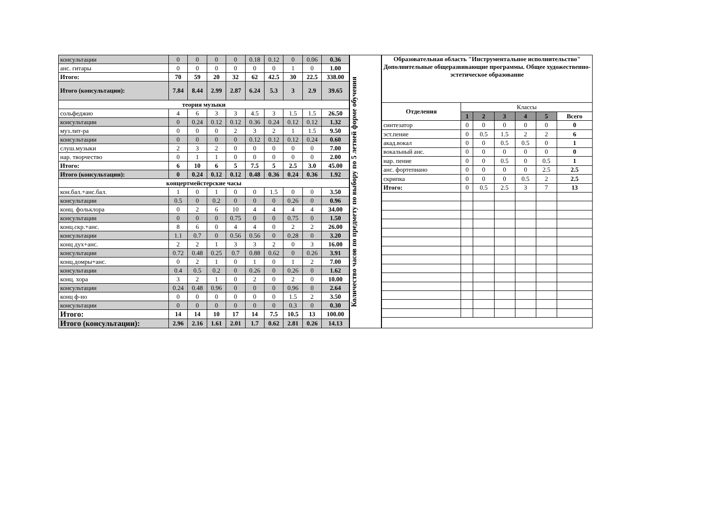| консультации | 0 | 0 | 0 | 0 | 0.18 | 0.12 | 0 | 0.06 | 0.36 |
| анс. гитары | 0 | 0 | 0 | 0 | 0 | 0 | 1 | 0 | 1.00 |
| Итого: | 70 | 59 | 20 | 32 | 62 | 42.5 | 30 | 22.5 | 338.00 |
| Итого (консультации): | 7.84 | 8.44 | 2.99 | 2.87 | 6.24 | 5.3 | 3 | 2.9 | 39.65 |
| теория музыки | | | | | | | | | |
| сольфеджио | 4 | 6 | 3 | 3 | 4.5 | 3 | 1.5 | 1.5 | 26.50 |
| консультации | 0 | 0.24 | 0.12 | 0.12 | 0.36 | 0.24 | 0.12 | 0.12 | 1.32 |
| муз.лит-ра | 0 | 0 | 0 | 2 | 3 | 2 | 1 | 1.5 | 9.50 |
| консультации | 0 | 0 | 0 | 0 | 0.12 | 0.12 | 0.12 | 0.24 | 0.60 |
| слуш.музыки | 2 | 3 | 2 | 0 | 0 | 0 | 0 | 0 | 7.00 |
| нар. творчество | 0 | 1 | 1 | 0 | 0 | 0 | 0 | 0 | 2.00 |
| Итого: | 6 | 10 | 6 | 5 | 7.5 | 5 | 2.5 | 3.0 | 45.00 |
| Итого (консультации): | 0 | 0.24 | 0.12 | 0.12 | 0.48 | 0.36 | 0.24 | 0.36 | 1.92 |
| концертмейстерские часы | | | | | | | | | |
| кон.бал.+анс.бал. | 1 | 0 | 1 | 0 | 0 | 1.5 | 0 | 0 | 3.50 |
| консультации | 0.5 | 0 | 0.2 | 0 | 0 | 0 | 0.26 | 0 | 0.96 |
| конц. фольклора | 0 | 2 | 6 | 10 | 4 | 4 | 4 | 4 | 34.00 |
| консультации | 0 | 0 | 0 | 0.75 | 0 | 0 | 0.75 | 0 | 1.50 |
| конц.скр.+анс. | 8 | 6 | 0 | 4 | 4 | 0 | 2 | 2 | 26.00 |
| консультации | 1.1 | 0.7 | 0 | 0.56 | 0.56 | 0 | 0.28 | 0 | 3.20 |
| конц дух+анс. | 2 | 2 | 1 | 3 | 3 | 2 | 0 | 3 | 16.00 |
| консультации | 0.72 | 0.48 | 0.25 | 0.7 | 0.88 | 0.62 | 0 | 0.26 | 3.91 |
| конц.домры+анс. | 0 | 2 | 1 | 0 | 1 | 0 | 1 | 2 | 7.00 |
| консультации | 0.4 | 0.5 | 0.2 | 0 | 0.26 | 0 | 0.26 | 0 | 1.62 |
| конц. хора | 3 | 2 | 1 | 0 | 2 | 0 | 2 | 0 | 10.00 |
| консультации | 0.24 | 0.48 | 0.96 | 0 | 0 | 0 | 0.96 | 0 | 2.64 |
| конц ф-но | 0 | 0 | 0 | 0 | 0 | 0 | 1.5 | 2 | 3.50 |
| консультации | 0 | 0 | 0 | 0 | 0 | 0 | 0.3 | 0 | 0.30 |
| Итого: | 14 | 14 | 10 | 17 | 14 | 7.5 | 10.5 | 13 | 100.00 |
| Итого (консультации): | 2.96 | 2.16 | 1.61 | 2.01 | 1.7 | 0.62 | 2.81 | 0.26 | 14.13 |
Количество часов по предмету по выбору по 5 летней форме обучения
| Образовательная область "Инструментальное исполнительство" Дополнительные общеразвивающие программы. Общее художественно-эстетическое образование | | | | | | |
| Отделения | Классы | | | | | |
| | 1 | 2 | 3 | 4 | 5 | Всего |
| синтезатор | 0 | 0 | 0 | 0 | 0 | 0 |
| эст.пение | 0 | 0.5 | 1.5 | 2 | 2 | 6 |
| акад.вокал | 0 | 0 | 0.5 | 0.5 | 0 | 1 |
| вокальный анс. | 0 | 0 | 0 | 0 | 0 | 0 |
| нар. пение | 0 | 0 | 0.5 | 0 | 0.5 | 1 |
| анс. фортепиано | 0 | 0 | 0 | 0 | 2.5 | 2.5 |
| скрипка | 0 | 0 | 0 | 0.5 | 2 | 2.5 |
| Итого: | 0 | 0.5 | 2.5 | 3 | 7 | 13 |